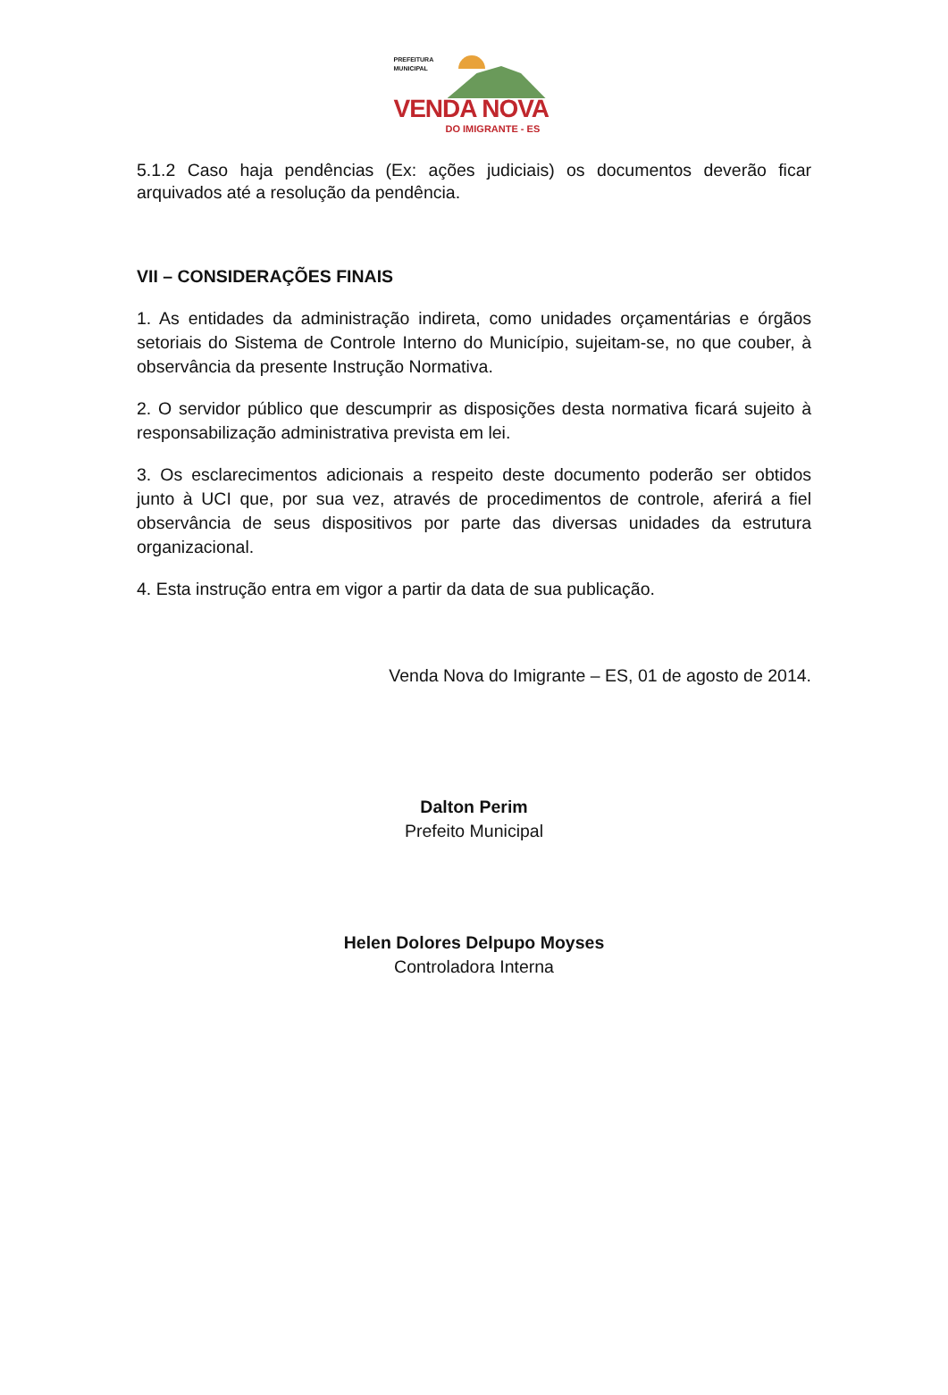PREFEITURA
MUNICIPAL
VENDA NOVA
DO IMIGRANTE - ES
5.1.2 Caso haja pendências (Ex: ações judiciais) os documentos deverão ficar arquivados até a resolução da pendência.
VII – CONSIDERAÇÕES FINAIS
1. As entidades da administração indireta, como unidades orçamentárias e órgãos setoriais do Sistema de Controle Interno do Município, sujeitam-se, no que couber, à observância da presente Instrução Normativa.
2. O servidor público que descumprir as disposições desta normativa ficará sujeito à responsabilização administrativa prevista em lei.
3. Os esclarecimentos adicionais a respeito deste documento poderão ser obtidos junto à UCI que, por sua vez, através de procedimentos de controle, aferirá a fiel observância de seus dispositivos por parte das diversas unidades da estrutura organizacional.
4. Esta instrução entra em vigor a partir da data de sua publicação.
Venda Nova do Imigrante – ES, 01 de agosto de 2014.
Dalton Perim
Prefeito Municipal
Helen Dolores Delpupo Moyses
Controladora Interna